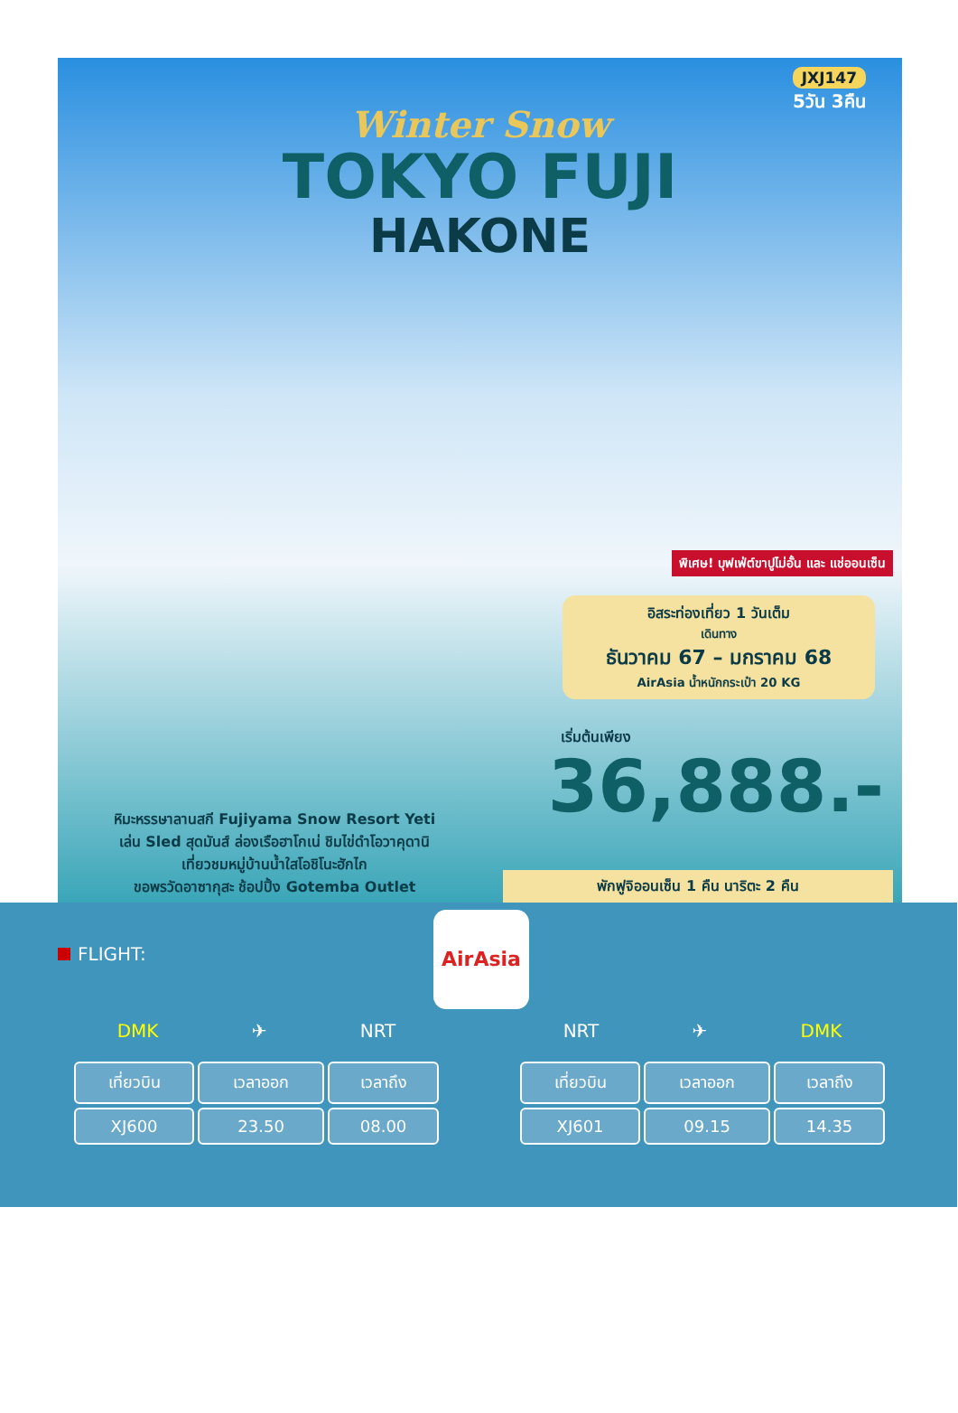JXJ147
5วัน 3คืน
Winter Snow
TOKYO FUJI
HAKONE
พิเศษ! บุฟเฟ่ต์ขาปูไม่อั้น และ แช่ออนเซ็น
อิสระท่องเที่ยว 1 วันเต็ม
เดินทาง
ธันวาคม 67 – มกราคม 68
AirAsia น้ำหนักกระเป๋า 20 KG
เริ่มต้นเพียง
36,888.-
หิมะหรรษาลานสกี Fujiyama Snow Resort Yeti
เล่น Sled สุดมันส์ ล่องเรือฮาโกเน่ ชิมไข่ดำโอวาคุดานิ
เที่ยวชมหมู่บ้านน้ำใสโอชิโนะฮักไก
ขอพรวัดอาซากุสะ ช้อปปิ้ง Gotemba Outlet
พักฟูจิออนเซ็น 1 คืน นาริตะ 2 คืน
FLIGHT:
AirAsia
DMK ✈ NRT
| เที่ยวบิน | เวลาออก | เวลาถึง |
| --- | --- | --- |
| XJ600 | 23.50 | 08.00 |
NRT ✈ DMK
| เที่ยวบิน | เวลาออก | เวลาถึง |
| --- | --- | --- |
| XJ601 | 09.15 | 14.35 |